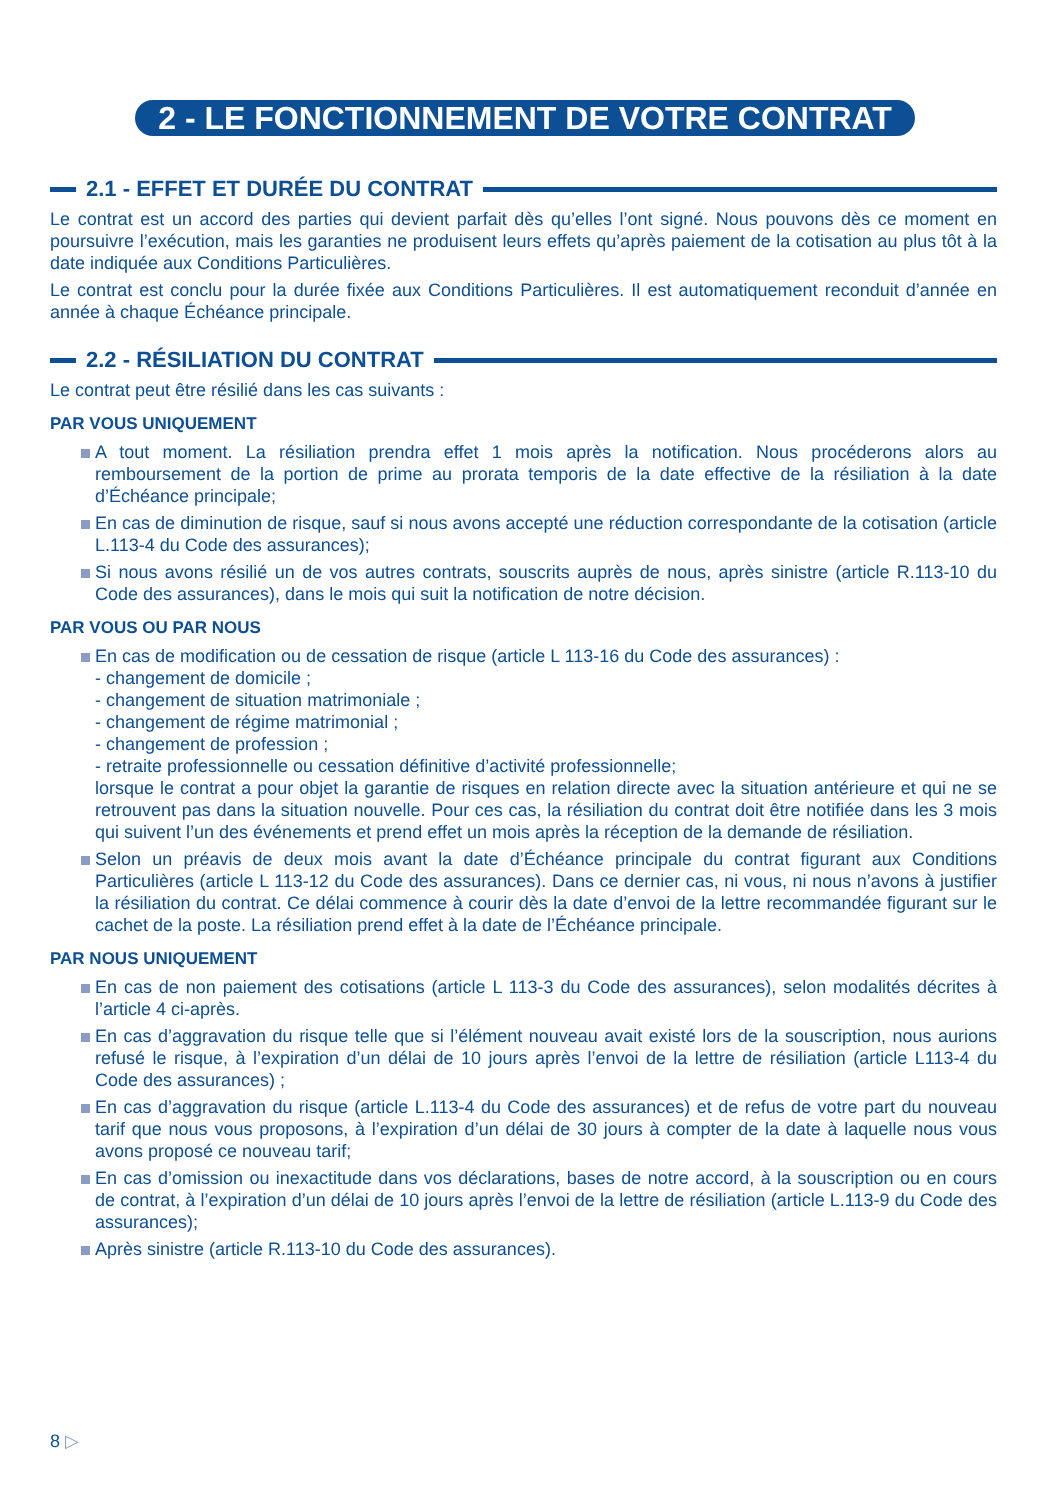2 - LE FONCTIONNEMENT DE VOTRE CONTRAT
2.1 - EFFET ET DURÉE DU CONTRAT
Le contrat est un accord des parties qui devient parfait dès qu’elles l’ont signé. Nous pouvons dès ce moment en poursuivre l’exécution, mais les garanties ne produisent leurs effets qu’après paiement de la cotisation au plus tôt à la date indiquée aux Conditions Particulières.
Le contrat est conclu pour la durée fixée aux Conditions Particulières. Il est automatiquement reconduit d’année en année à chaque Échéance principale.
2.2 - RÉSILIATION DU CONTRAT
Le contrat peut être résilié dans les cas suivants :
PAR VOUS UNIQUEMENT
A tout moment. La résiliation prendra effet 1 mois après la notification. Nous procéderons alors au remboursement de la portion de prime au prorata temporis de la date effective de la résiliation à la date d’Échéance principale;
En cas de diminution de risque, sauf si nous avons accepté une réduction correspondante de la cotisation (article L.113-4 du Code des assurances);
Si nous avons résilié un de vos autres contrats, souscrits auprès de nous, après sinistre (article R.113-10 du Code des assurances), dans le mois qui suit la notification de notre décision.
PAR VOUS OU PAR NOUS
En cas de modification ou de cessation de risque (article L 113-16 du Code des assurances) :
- changement de domicile ;
- changement de situation matrimoniale ;
- changement de régime matrimonial ;
- changement de profession ;
- retraite professionnelle ou cessation définitive d’activité professionnelle;
lorsque le contrat a pour objet la garantie de risques en relation directe avec la situation antérieure et qui ne se retrouvent pas dans la situation nouvelle. Pour ces cas, la résiliation du contrat doit être notifiée dans les 3 mois qui suivent l’un des événements et prend effet un mois après la réception de la demande de résiliation.
Selon un préavis de deux mois avant la date d’Échéance principale du contrat figurant aux Conditions Particulières (article L 113-12 du Code des assurances). Dans ce dernier cas, ni vous, ni nous n’avons à justifier la résiliation du contrat. Ce délai commence à courir dès la date d’envoi de la lettre recommandée figurant sur le cachet de la poste. La résiliation prend effet à la date de l’Échéance principale.
PAR NOUS UNIQUEMENT
En cas de non paiement des cotisations (article L 113-3 du Code des assurances), selon modalités décrites à l’article 4 ci-après.
En cas d’aggravation du risque telle que si l’élément nouveau avait existé lors de la souscription, nous aurions refusé le risque, à l’expiration d’un délai de 10 jours après l’envoi de la lettre de résiliation (article L113-4 du Code des assurances) ;
En cas d’aggravation du risque (article L.113-4 du Code des assurances) et de refus de votre part du nouveau tarif que nous vous proposons, à l’expiration d’un délai de 30 jours à compter de la date à laquelle nous vous avons proposé ce nouveau tarif;
En cas d’omission ou inexactitude dans vos déclarations, bases de notre accord, à la souscription ou en cours de contrat, à l’expiration d’un délai de 10 jours après l’envoi de la lettre de résiliation (article L.113-9 du Code des assurances);
Après sinistre (article R.113-10 du Code des assurances).
8 ▷